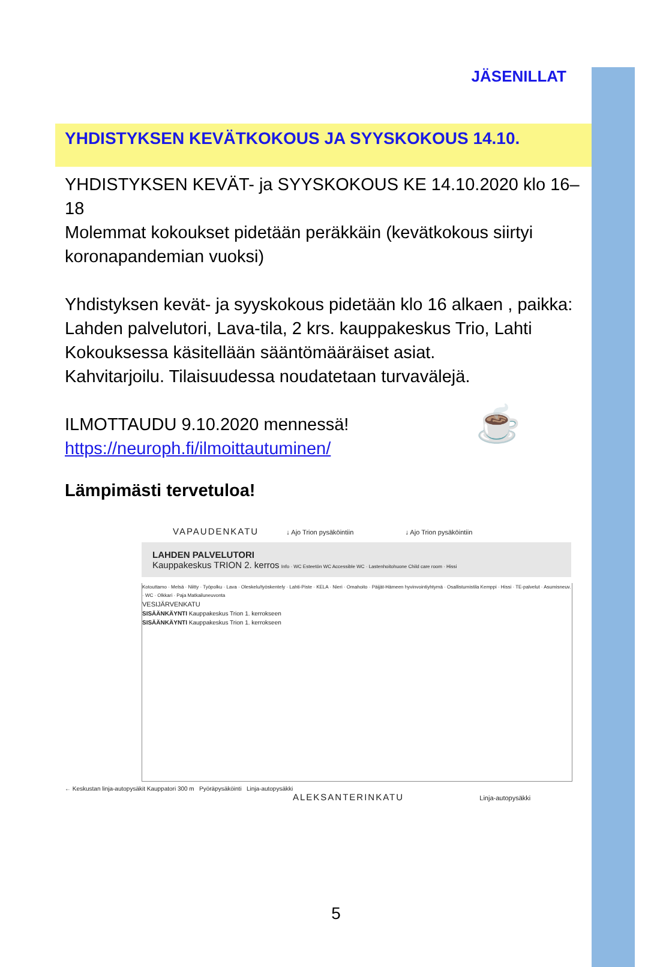JÄSENILLAT
YHDISTYKSEN KEVÄTKOKOUS JA SYYSKOKOUS 14.10.
YHDISTYKSEN KEVÄT- ja SYYSKOKOUS KE 14.10.2020 klo 16–18
Molemmat kokoukset pidetään peräkkäin (kevätkokous siirtyi koronapandemian vuoksi)
Yhdistyksen kevät- ja syyskokous pidetään klo 16 alkaen , paikka:
Lahden palvelutori, Lava-tila, 2 krs. kauppakeskus Trio, Lahti
Kokouksessa käsitellään sääntömääräiset asiat.
Kahvitarjoilu. Tilaisuudessa noudatetaan turvavälejä.
ILMOTTAUDU 9.10.2020 mennessä! ☕
https://neuroph.fi/ilmoittautuminen/
Lämpimästi tervetuloa!
VAPAUDENKATU ↓ Ajo Trion pysäköintiin ↓ Ajo Trion pysäköintiin
LAHDEN PALVELUTORI
Kauppakeskus TRION 2. kerros Info · WC Esteetön WC Accessible WC · Lastenhoitohuone Child care room · Hissi
Kotouttamo · Melsä · Niitty · Työpolku · Lava · Oleskelu/työskentely · Lahti-Piste · KELA · Nieri · Omahoito · Päijät-Hämeen hyvinvointiyhtymä · Osallistumistila Kemppi · Hissi · TE-palvelut · Asumisneuv. · WC · Olkkari · Paja Matkailuneuvonta
VESIJÄRVENKATU
SISÄÄNKÄYNTI Kauppakeskus Trion 1. kerrokseen
SISÄÄNKÄYNTI Kauppakeskus Trion 1. kerrokseen
← Keskustan linja-autopysäkit Kauppatori 300 m Pyöräpysäköinti Linja-autopysäkki
ALEKSANTERINKATU Linja-autopysäkki
5